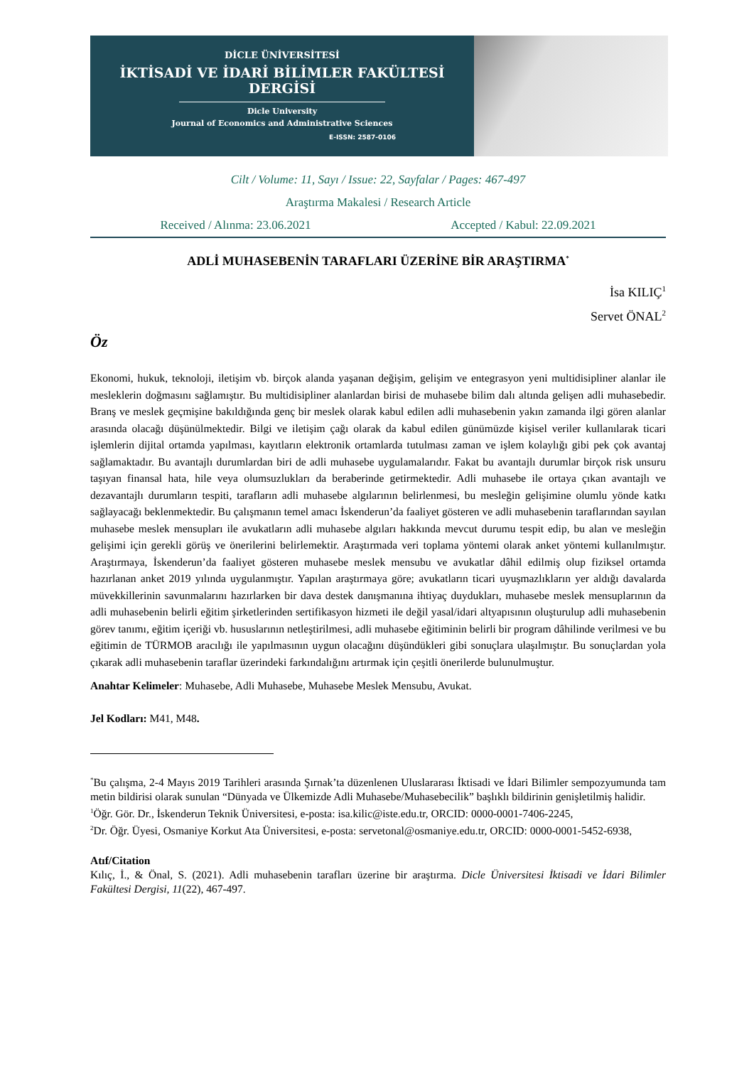DİCLE ÜNİVERSİTESİ
İKTİSADİ VE İDARİ BİLİMLER FAKÜLTESİ
DERGİSİ
Dicle University
Journal of Economics and Administrative Sciences
E-ISSN: 2587-0106
Cilt / Volume: 11, Sayı / Issue: 22, Sayfalar / Pages: 467-497
Araştırma Makalesi / Research Article
Received / Alınma: 23.06.2021 Accepted / Kabul: 22.09.2021
ADLİ MUHASEBENİN TARAFLARI ÜZERİNE BİR ARAŞTIRMA<sup>*</sup>
İsa KILIÇ<sup>1</sup>
Servet ÖNAL<sup>2</sup>
Öz
Ekonomi, hukuk, teknoloji, iletişim vb. birçok alanda yaşanan değişim, gelişim ve entegrasyon yeni multidisipliner alanlar ile mesleklerin doğmasını sağlamıştır. Bu multidisipliner alanlardan birisi de muhasebe bilim dalı altında gelişen adli muhasebedir. Branş ve meslek geçmişine bakıldığında genç bir meslek olarak kabul edilen adli muhasebenin yakın zamanda ilgi gören alanlar arasında olacağı düşünülmektedir. Bilgi ve iletişim çağı olarak da kabul edilen günümüzde kişisel veriler kullanılarak ticari işlemlerin dijital ortamda yapılması, kayıtların elektronik ortamlarda tutulması zaman ve işlem kolaylığı gibi pek çok avantaj sağlamaktadır. Bu avantajlı durumlardan biri de adli muhasebe uygulamalarıdır. Fakat bu avantajlı durumlar birçok risk unsuru taşıyan finansal hata, hile veya olumsuzlukları da beraberinde getirmektedir. Adli muhasebe ile ortaya çıkan avantajlı ve dezavantajlı durumların tespiti, tarafların adli muhasebe algılarının belirlenmesi, bu mesleğin gelişimine olumlu yönde katkı sağlayacağı beklenmektedir. Bu çalışmanın temel amacı İskenderun’da faaliyet gösteren ve adli muhasebenin taraflarından sayılan muhasebe meslek mensupları ile avukatların adli muhasebe algıları hakkında mevcut durumu tespit edip, bu alan ve mesleğin gelişimi için gerekli görüş ve önerilerini belirlemektir. Araştırmada veri toplama yöntemi olarak anket yöntemi kullanılmıştır. Araştırmaya, İskenderun’da faaliyet gösteren muhasebe meslek mensubu ve avukatlar dâhil edilmiş olup fiziksel ortamda hazırlanan anket 2019 yılında uygulanmıştır. Yapılan araştırmaya göre; avukatların ticari uyuşmazlıkların yer aldığı davalarda müvekkillerinin savunmalarını hazırlarken bir dava destek danışmanına ihtiyaç duydukları, muhasebe meslek mensuplarının da adli muhasebenin belirli eğitim şirketlerinden sertifikasyon hizmeti ile değil yasal/idari altyapısının oluşturulup adli muhasebenin görev tanımı, eğitim içeriği vb. hususlarının netleştirilmesi, adli muhasebe eğitiminin belirli bir program dâhilinde verilmesi ve bu eğitimin de TÜRMOB aracılığı ile yapılmasının uygun olacağını düşündükleri gibi sonuçlara ulaşılmıştır. Bu sonuçlardan yola çıkarak adli muhasebenin taraflar üzerindeki farkındalığını artırmak için çeşitli önerilerde bulunulmuştur.
Anahtar Kelimeler: Muhasebe, Adli Muhasebe, Muhasebe Meslek Mensubu, Avukat.
Jel Kodları: M41, M48.
<sup>*</sup> Bu çalışma, 2-4 Mayıs 2019 Tarihleri arasında Şırnak’ta düzenlenen Uluslararası İktisadi ve İdari Bilimler sempozyumunda tam metin bildirisi olarak sunulan “Dünyada ve Ülkemizde Adli Muhasebe/Muhasebecilik” başlıklı bildirinin genişletilmiş halidir.
<sup>1</sup> Öğr. Gör. Dr., İskenderun Teknik Üniversitesi, e-posta: isa.kilic@iste.edu.tr, ORCID: 0000-0001-7406-2245,
<sup>2</sup> Dr. Öğr. Üyesi, Osmaniye Korkut Ata Üniversitesi, e-posta: servetonal@osmaniye.edu.tr, ORCID: 0000-0001-5452-6938,
Atıf/Citation
Kılıç, İ., & Önal, S. (2021). Adli muhasebenin tarafları üzerine bir araştırma. Dicle Üniversitesi İktisadi ve İdari Bilimler Fakültesi Dergisi, 11(22), 467-497.